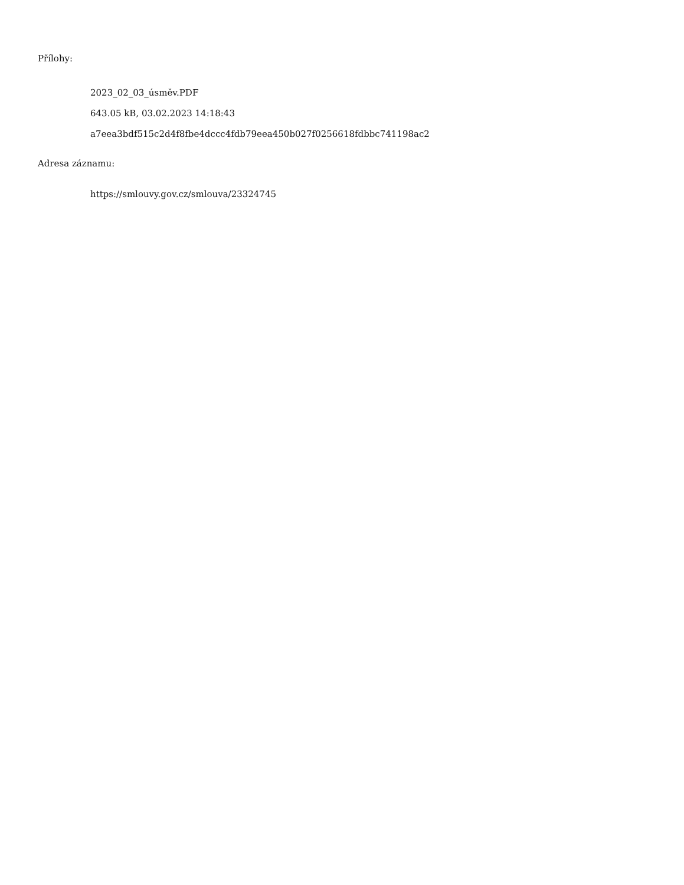Přílohy:
2023_02_03_úsměv.PDF
643.05 kB, 03.02.2023 14:18:43
a7eea3bdf515c2d4f8fbe4dccc4fdb79eea450b027f0256618fdbbc741198ac2
Adresa záznamu:
https://smlouvy.gov.cz/smlouva/23324745